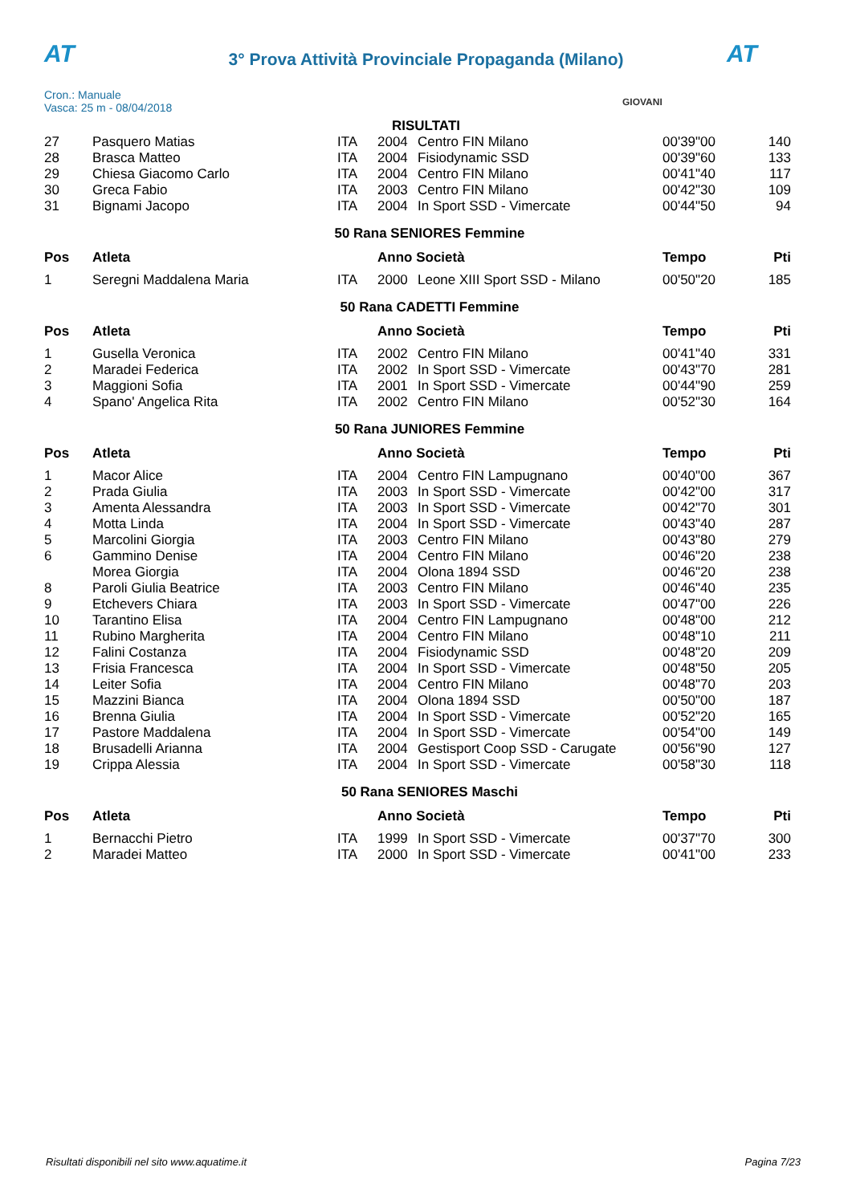AT AT
3° Prova Attività Provinciale Propaganda (Milano)
Cron.: Manuale
Vasca: 25 m - 08/04/2018
GIOVANI
RISULTATI
| 27 | Pasquero Matias | ITA | 2004 | Centro FIN Milano | 00'39"00 | 140 |
| 28 | Brasca Matteo | ITA | 2004 | Fisiodynamic SSD | 00'39"60 | 133 |
| 29 | Chiesa Giacomo Carlo | ITA | 2004 | Centro FIN Milano | 00'41"40 | 117 |
| 30 | Greca Fabio | ITA | 2003 | Centro FIN Milano | 00'42"30 | 109 |
| 31 | Bignami Jacopo | ITA | 2004 | In Sport SSD - Vimercate | 00'44"50 | 94 |
| 50 Rana SENIORES Femmine | | | | | | |
| Pos | Atleta | | Anno Società | | Tempo | Pti |
| 1 | Seregni Maddalena Maria | ITA | 2000 | Leone XIII Sport SSD - Milano | 00'50"20 | 185 |
| 50 Rana CADETTI Femmine | | | | | | |
| Pos | Atleta | | Anno Società | | Tempo | Pti |
| 1 | Gusella Veronica | ITA | 2002 | Centro FIN Milano | 00'41"40 | 331 |
| 2 | Maradei Federica | ITA | 2002 | In Sport SSD - Vimercate | 00'43"70 | 281 |
| 3 | Maggioni Sofia | ITA | 2001 | In Sport SSD - Vimercate | 00'44"90 | 259 |
| 4 | Spano' Angelica Rita | ITA | 2002 | Centro FIN Milano | 00'52"30 | 164 |
| 50 Rana JUNIORES Femmine | | | | | | |
| Pos | Atleta | | Anno Società | | Tempo | Pti |
| 1 | Macor Alice | ITA | 2004 | Centro FIN Lampugnano | 00'40"00 | 367 |
| 2 | Prada Giulia | ITA | 2003 | In Sport SSD - Vimercate | 00'42"00 | 317 |
| 3 | Amenta Alessandra | ITA | 2003 | In Sport SSD - Vimercate | 00'42"70 | 301 |
| 4 | Motta Linda | ITA | 2004 | In Sport SSD - Vimercate | 00'43"40 | 287 |
| 5 | Marcolini Giorgia | ITA | 2003 | Centro FIN Milano | 00'43"80 | 279 |
| 6 | Gammino Denise | ITA | 2004 | Centro FIN Milano | 00'46"20 | 238 |
| | Morea Giorgia | ITA | 2004 | Olona 1894 SSD | 00'46"20 | 238 |
| 8 | Paroli Giulia Beatrice | ITA | 2003 | Centro FIN Milano | 00'46"40 | 235 |
| 9 | Etchevers Chiara | ITA | 2003 | In Sport SSD - Vimercate | 00'47"00 | 226 |
| 10 | Tarantino Elisa | ITA | 2004 | Centro FIN Lampugnano | 00'48"00 | 212 |
| 11 | Rubino Margherita | ITA | 2004 | Centro FIN Milano | 00'48"10 | 211 |
| 12 | Falini Costanza | ITA | 2004 | Fisiodynamic SSD | 00'48"20 | 209 |
| 13 | Frisia Francesca | ITA | 2004 | In Sport SSD - Vimercate | 00'48"50 | 205 |
| 14 | Leiter Sofia | ITA | 2004 | Centro FIN Milano | 00'48"70 | 203 |
| 15 | Mazzini Bianca | ITA | 2004 | Olona 1894 SSD | 00'50"00 | 187 |
| 16 | Brenna Giulia | ITA | 2004 | In Sport SSD - Vimercate | 00'52"20 | 165 |
| 17 | Pastore Maddalena | ITA | 2004 | In Sport SSD - Vimercate | 00'54"00 | 149 |
| 18 | Brusadelli Arianna | ITA | 2004 | Gestisport Coop SSD - Carugate | 00'56"90 | 127 |
| 19 | Crippa Alessia | ITA | 2004 | In Sport SSD - Vimercate | 00'58"30 | 118 |
| 50 Rana SENIORES Maschi | | | | | | |
| Pos | Atleta | | Anno Società | | Tempo | Pti |
| 1 | Bernacchi Pietro | ITA | 1999 | In Sport SSD - Vimercate | 00'37"70 | 300 |
| 2 | Maradei Matteo | ITA | 2000 | In Sport SSD - Vimercate | 00'41"00 | 233 |
Risultati disponibili nel sito www.aquatime.it Pagina 7/23